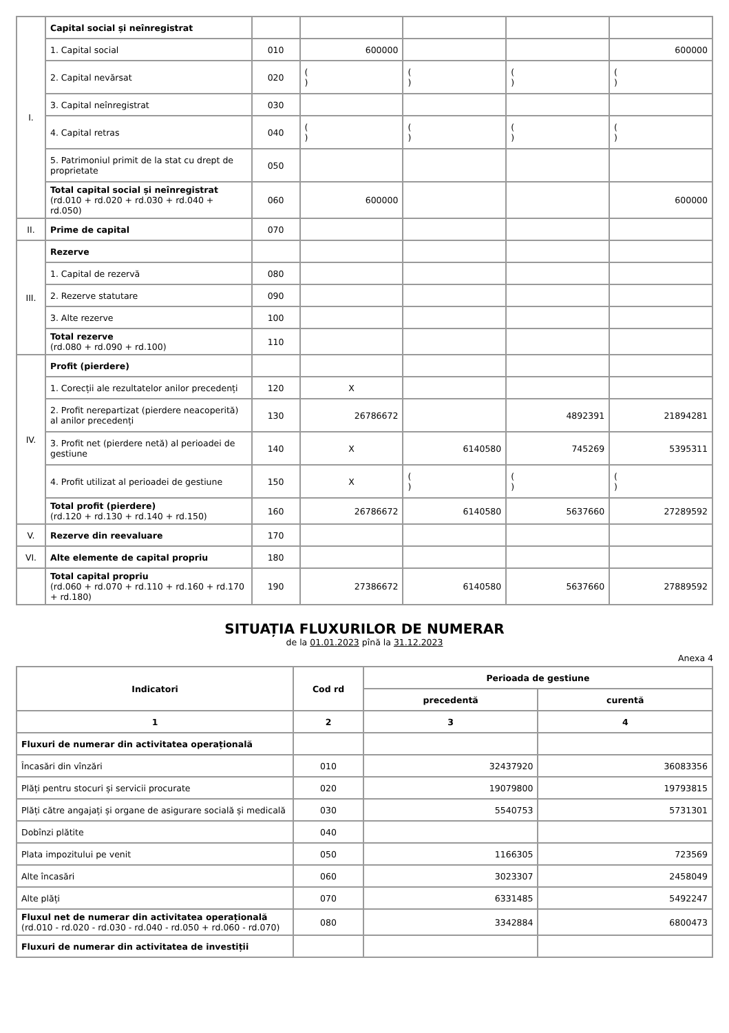| I. | Capital social și neînregistrat | | | | | |
| | 1. Capital social | 010 | 600000 | | | 600000 |
| | 2. Capital nevărsat | 020 | ( ) | ( ) | ( ) | ( ) |
| | 3. Capital neînregistrat | 030 | | | | |
| | 4. Capital retras | 040 | ( ) | ( ) | ( ) | ( ) |
| | 5. Patrimoniul primit de la stat cu drept de proprietate | 050 | | | | |
| | Total capital social și neînregistrat (rd.010 + rd.020 + rd.030 + rd.040 + rd.050) | 060 | 600000 | | | 600000 |
| II. | Prime de capital | 070 | | | | |
| III. | Rezerve | | | | | |
| | 1. Capital de rezervă | 080 | | | | |
| | 2. Rezerve statutare | 090 | | | | |
| | 3. Alte rezerve | 100 | | | | |
| | Total rezerve (rd.080 + rd.090 + rd.100) | 110 | | | | |
| IV. | Profit (pierdere) | | | | | |
| | 1. Corecții ale rezultatelor anilor precedenți | 120 | X | | | |
| | 2. Profit nerepartizat (pierdere neacoperită) al anilor precedenți | 130 | 26786672 | | 4892391 | 21894281 |
| | 3. Profit net (pierdere netă) al perioadei de gestiune | 140 | X | 6140580 | 745269 | 5395311 |
| | 4. Profit utilizat al perioadei de gestiune | 150 | X | ( ) | ( ) | ( ) |
| | Total profit (pierdere) (rd.120 + rd.130 + rd.140 + rd.150) | 160 | 26786672 | 6140580 | 5637660 | 27289592 |
| V. | Rezerve din reevaluare | 170 | | | | |
| VI. | Alte elemente de capital propriu | 180 | | | | |
| | Total capital propriu (rd.060 + rd.070 + rd.110 + rd.160 + rd.170 + rd.180) | 190 | 27386672 | 6140580 | 5637660 | 27889592 |
SITUAȚIA FLUXURILOR DE NUMERAR
de la 01.01.2023 pînă la 31.12.2023
Anexa 4
| Indicatori | Cod rd | Perioada de gestiune | |
| --- | --- | --- | --- |
| | | precedentă | curentă |
| 1 | 2 | 3 | 4 |
| Fluxuri de numerar din activitatea operațională | | | |
| Încasări din vînzări | 010 | 32437920 | 36083356 |
| Plăți pentru stocuri și servicii procurate | 020 | 19079800 | 19793815 |
| Plăți către angajați și organe de asigurare socială și medicală | 030 | 5540753 | 5731301 |
| Dobînzi plătite | 040 | | |
| Plata impozitului pe venit | 050 | 1166305 | 723569 |
| Alte încasări | 060 | 3023307 | 2458049 |
| Alte plăți | 070 | 6331485 | 5492247 |
| Fluxul net de numerar din activitatea operațională (rd.010 - rd.020 - rd.030 - rd.040 - rd.050 + rd.060 - rd.070) | 080 | 3342884 | 6800473 |
| Fluxuri de numerar din activitatea de investiții | | | |